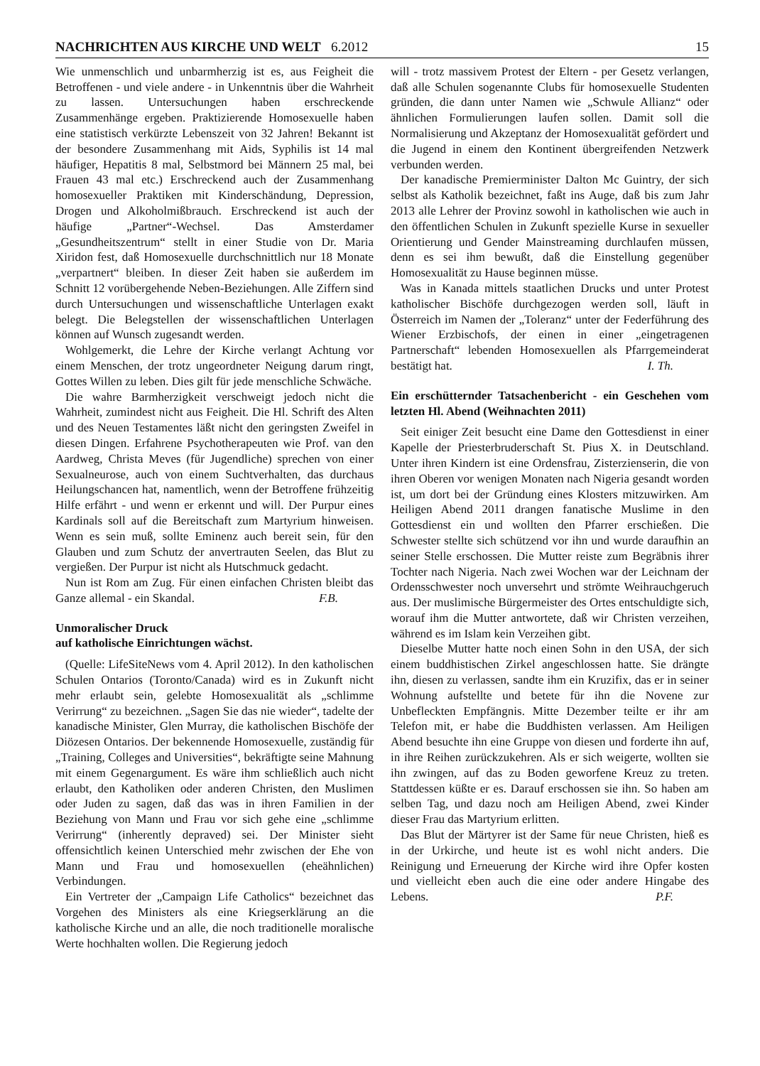NACHRICHTEN AUS KIRCHE UND WELT 6.2012 15
Wie unmenschlich und unbarmherzig ist es, aus Feigheit die Betroffenen - und viele andere - in Unkenntnis über die Wahrheit zu lassen. Untersuchungen haben erschreckende Zusammenhänge ergeben. Praktizierende Homosexuelle haben eine statistisch verkürzte Lebenszeit von 32 Jahren! Bekannt ist der besondere Zusammenhang mit Aids, Syphilis ist 14 mal häufiger, Hepatitis 8 mal, Selbstmord bei Männern 25 mal, bei Frauen 43 mal etc.) Erschreckend auch der Zusammenhang homosexueller Praktiken mit Kinderschändung, Depression, Drogen und Alkoholmißbrauch. Erschreckend ist auch der häufige „Partner“-Wechsel. Das Amsterdamer „Gesundheitszentrum“ stellt in einer Studie von Dr. Maria Xiridon fest, daß Homosexuelle durchschnittlich nur 18 Monate „verpartnert“ bleiben. In dieser Zeit haben sie außerdem im Schnitt 12 vorübergehende Neben-Beziehungen. Alle Ziffern sind durch Untersuchungen und wissenschaftliche Unterlagen exakt belegt. Die Belegstellen der wissenschaftlichen Unterlagen können auf Wunsch zugesandt werden.
Wohlgemerkt, die Lehre der Kirche verlangt Achtung vor einem Menschen, der trotz ungeordneter Neigung darum ringt, Gottes Willen zu leben. Dies gilt für jede menschliche Schwäche.
Die wahre Barmherzigkeit verschweigt jedoch nicht die Wahrheit, zumindest nicht aus Feigheit. Die Hl. Schrift des Alten und des Neuen Testamentes läßt nicht den geringsten Zweifel in diesen Dingen. Erfahrene Psychotherapeuten wie Prof. van den Aardweg, Christa Meves (für Jugendliche) sprechen von einer Sexualneurose, auch von einem Suchtverhalten, das durchaus Heilungschancen hat, namentlich, wenn der Betroffene frühzeitig Hilfe erfährt - und wenn er erkennt und will. Der Purpur eines Kardinals soll auf die Bereitschaft zum Martyrium hinweisen. Wenn es sein muß, sollte Eminenz auch bereit sein, für den Glauben und zum Schutz der anvertrauten Seelen, das Blut zu vergießen. Der Purpur ist nicht als Hutschmuck gedacht.
Nun ist Rom am Zug. Für einen einfachen Christen bleibt das Ganze allemal - ein Skandal. F.B.
Unmoralischer Druck
auf katholische Einrichtungen wächst.
(Quelle: LifeSiteNews vom 4. April 2012). In den katholischen Schulen Ontarios (Toronto/Canada) wird es in Zukunft nicht mehr erlaubt sein, gelebte Homosexualität als „schlimme Verirrung“ zu bezeichnen. „Sagen Sie das nie wieder“, tadelte der kanadische Minister, Glen Murray, die katholischen Bischöfe der Diözesen Ontarios. Der bekennende Homosexuelle, zuständig für „Training, Colleges and Universities“, bekräftigte seine Mahnung mit einem Gegenargument. Es wäre ihm schließlich auch nicht erlaubt, den Katholiken oder anderen Christen, den Muslimen oder Juden zu sagen, daß das was in ihren Familien in der Beziehung von Mann und Frau vor sich gehe eine „schlimme Verirrung“ (inherently depraved) sei. Der Minister sieht offensichtlich keinen Unterschied mehr zwischen der Ehe von Mann und Frau und homosexuellen (eheähnlichen) Verbindungen.
Ein Vertreter der „Campaign Life Catholics“ bezeichnet das Vorgehen des Ministers als eine Kriegserklärung an die katholische Kirche und an alle, die noch traditionelle moralische Werte hochhalten wollen. Die Regierung jedoch
will - trotz massivem Protest der Eltern - per Gesetz verlangen, daß alle Schulen sogenannte Clubs für homosexuelle Studenten gründen, die dann unter Namen wie „Schwule Allianz“ oder ähnlichen Formulierungen laufen sollen. Damit soll die Normalisierung und Akzeptanz der Homosexualität gefördert und die Jugend in einem den Kontinent übergreifenden Netzwerk verbunden werden.
Der kanadische Premierminister Dalton Mc Guintry, der sich selbst als Katholik bezeichnet, faßt ins Auge, daß bis zum Jahr 2013 alle Lehrer der Provinz sowohl in katholischen wie auch in den öffentlichen Schulen in Zukunft spezielle Kurse in sexueller Orientierung und Gender Mainstreaming durchlaufen müssen, denn es sei ihm bewußt, daß die Einstellung gegenüber Homosexualität zu Hause beginnen müsse.
Was in Kanada mittels staatlichen Drucks und unter Protest katholischer Bischöfe durchgezogen werden soll, läuft in Österreich im Namen der „Toleranz“ unter der Federführung des Wiener Erzbischofs, der einen in einer „eingetragenen Partnerschaft“ lebenden Homosexuellen als Pfarrgemeinderat bestätigt hat. I. Th.
Ein erschütternder Tatsachenbericht - ein Geschehen vom letzten Hl. Abend (Weihnachten 2011)
Seit einiger Zeit besucht eine Dame den Gottesdienst in einer Kapelle der Priesterbruderschaft St. Pius X. in Deutschland. Unter ihren Kindern ist eine Ordensfrau, Zisterzienserin, die von ihren Oberen vor wenigen Monaten nach Nigeria gesandt worden ist, um dort bei der Gründung eines Klosters mitzuwirken. Am Heiligen Abend 2011 drangen fanatische Muslime in den Gottesdienst ein und wollten den Pfarrer erschießen. Die Schwester stellte sich schützend vor ihn und wurde daraufhin an seiner Stelle erschossen. Die Mutter reiste zum Begräbnis ihrer Tochter nach Nigeria. Nach zwei Wochen war der Leichnam der Ordensschwester noch unversehrt und strömte Weihrauchgeruch aus. Der muslimische Bürgermeister des Ortes entschuldigte sich, worauf ihm die Mutter antwortete, daß wir Christen verzeihen, während es im Islam kein Verzeihen gibt.
Dieselbe Mutter hatte noch einen Sohn in den USA, der sich einem buddhistischen Zirkel angeschlossen hatte. Sie drängte ihn, diesen zu verlassen, sandte ihm ein Kruzifix, das er in seiner Wohnung aufstellte und betete für ihn die Novene zur Unbefleckten Empfängnis. Mitte Dezember teilte er ihr am Telefon mit, er habe die Buddhisten verlassen. Am Heiligen Abend besuchte ihn eine Gruppe von diesen und forderte ihn auf, in ihre Reihen zurückzukehren. Als er sich weigerte, wollten sie ihn zwingen, auf das zu Boden geworfene Kreuz zu treten. Stattdessen küßte er es. Darauf erschossen sie ihn. So haben am selben Tag, und dazu noch am Heiligen Abend, zwei Kinder dieser Frau das Martyrium erlitten.
Das Blut der Märtyrer ist der Same für neue Christen, hieß es in der Urkirche, und heute ist es wohl nicht anders. Die Reinigung und Erneuerung der Kirche wird ihre Opfer kosten und vielleicht eben auch die eine oder andere Hingabe des Lebens. P.F.